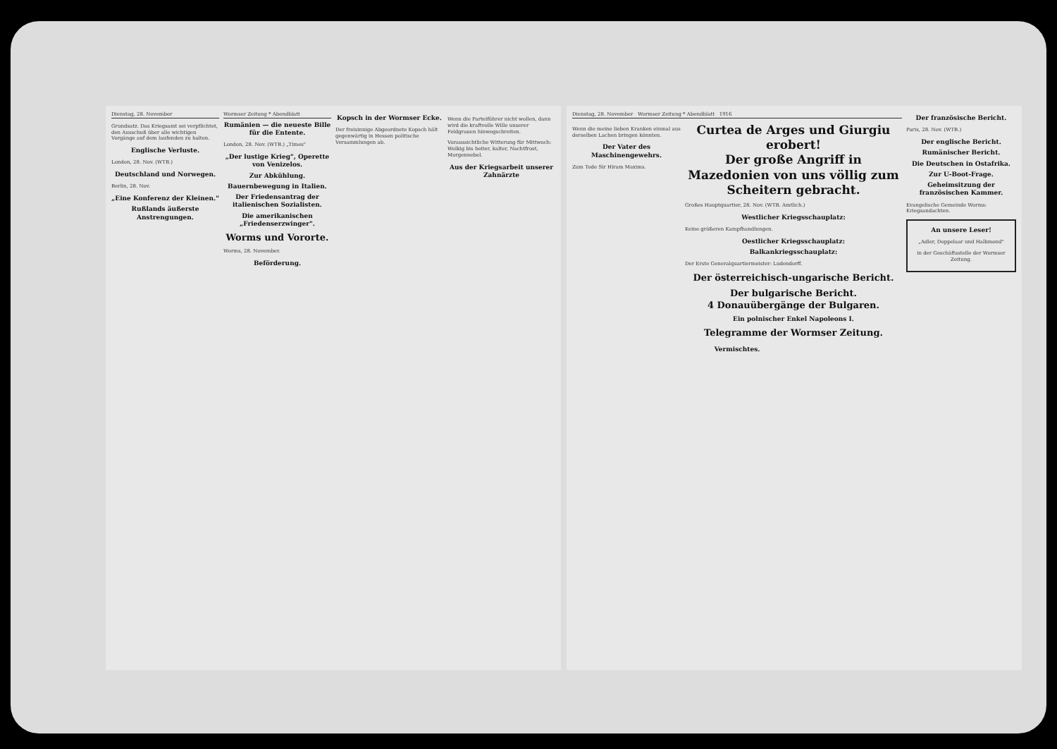Dienstag, 28. November
Grundsatz. Das Kriegsamt sei verpflichtet, den Ausschuß über alle wichtigen Vorgänge auf dem laufenden zu halten.
Englische Verluste.
London, 28. Nov. (WTB.)
Deutschland und Norwegen.
Berlin, 28. Nov.
„Eine Konferenz der Kleinen."
Rußlands äußerste Anstrengungen.
Wormser Zeitung * Abendblatt
Rumänien — die neueste Bille für die Entente.
London, 28. Nov. (WTB.) „Times"
„Der lustige Krieg", Operette von Venizelos.
Zur Abkühlung.
Bauernbewegung in Italien.
Der Friedensantrag der italienischen Sozialisten.
Die amerikanischen „Friedenserzwinger".
Worms und Vororte.
Worms, 28. November.
Beförderung.
Kopsch in der Wormser Ecke.
Der freisinnige Abgeordnete Kopsch hält gegenwärtig in Hessen politische Versammlungen ab.
Wenn die Parteiführer nicht wollen, dann wird die kraftvolle Wille unserer Feldgrauen hinwegschreiten.
Voraussichtliche Witterung für Mittwoch: Wolkig bis heiter, kalter, Nachtfrost, Morgennebel.
Aus der Kriegsarbeit unserer Zahnärzte
Dienstag, 28. November Wormser Zeitung * Abendblatt 1916
Wenn die meine lieben Kranken einmal aus derselben Lachen bringen könnten.
Der Vater des Maschinengewehrs.
Zum Tode Sir Hiram Maxims.
Curtea de Arges und Giurgiu erobert!
Der große Angriff in Mazedonien von uns völlig zum Scheitern gebracht.
Großes Hauptquartier, 28. Nov. (WTB. Amtlich.)
Westlicher Kriegsschauplatz:
Keine größeren Kampfhandlungen.
Oestlicher Kriegsschauplatz:
Balkankriegsschauplatz:
Der Erste Generalquartiermeister: Ludendorff.
Der österreichisch-ungarische Bericht.
Der bulgarische Bericht.
4 Donauübergänge der Bulgaren.
Ein polnischer Enkel Napoleons I.
Telegramme der Wormser Zeitung.
Vermischtes.
Der französische Bericht.
Paris, 28. Nov. (WTB.)
Der englische Bericht.
Rumänischer Bericht.
Die Deutschen in Ostafrika.
Zur U-Boot-Frage.
Geheimsitzung der französischen Kammer.
Evangelische Gemeinde Worms: Kriegsandachten.
An unsere Leser!
„Adler, Doppelaar und Halbmond"
in der Geschäftsstelle der Wormser Zeitung.